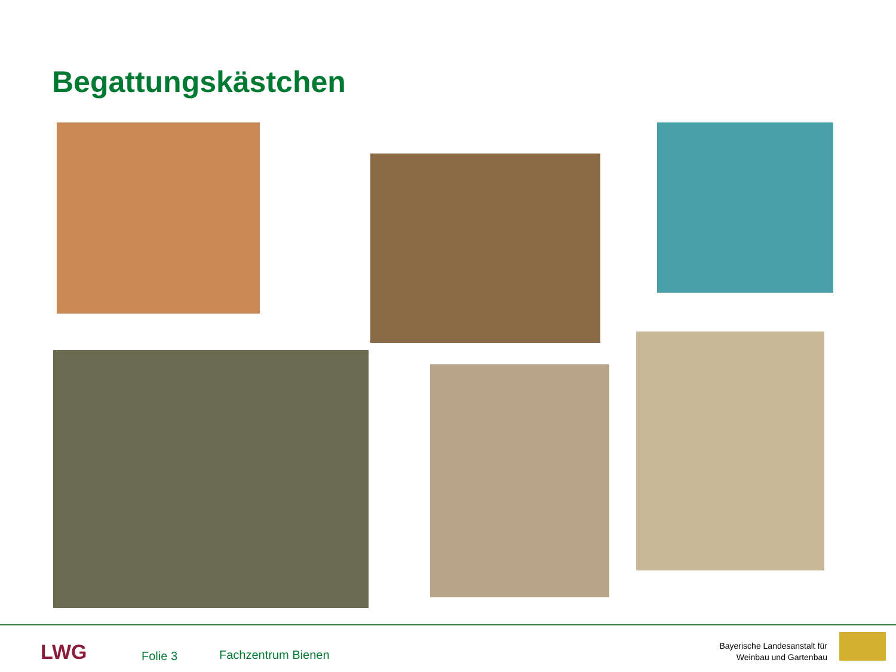Begattungskästchen
LWG Folie 3 Fachzentrum Bienen
Bayerische Landesanstalt für
Weinbau und Gartenbau